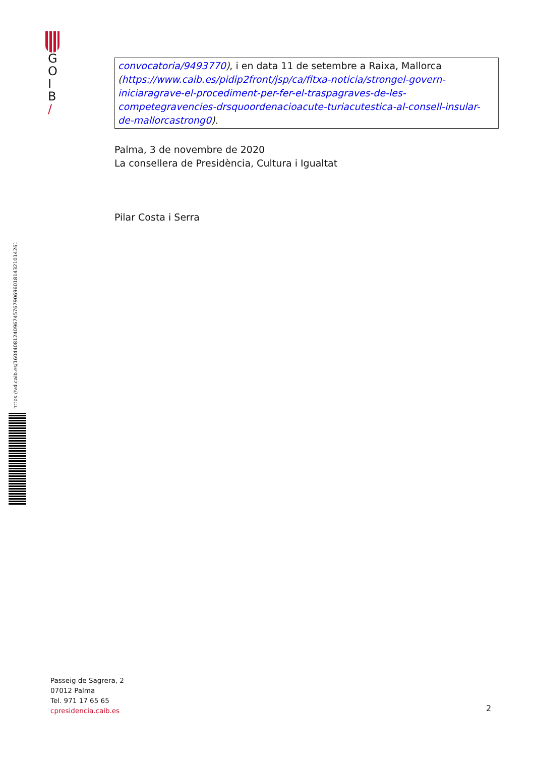G
O
I
B
/
https://vd.caib.es/1604408124096745767906960181432101426​1
convocatoria/9493770), i en data 11 de setembre a Raixa, Mallorca (https://www.caib.es/pidip2front/jsp/ca/fitxa-noticia/strongel-govern-iniciaragrave-el-procediment-per-fer-el-traspagraves-de-les-competegravencies-drsquoordenacioacute-turiacutestica-al-consell-insular-de-mallorcastrong0).
Palma, 3 de novembre de 2020
La consellera de Presidència, Cultura i Igualtat
Pilar Costa i Serra
Passeig de Sagrera, 2
07012 Palma
Tel. 971 17 65 65
cpresidencia.caib.es
2